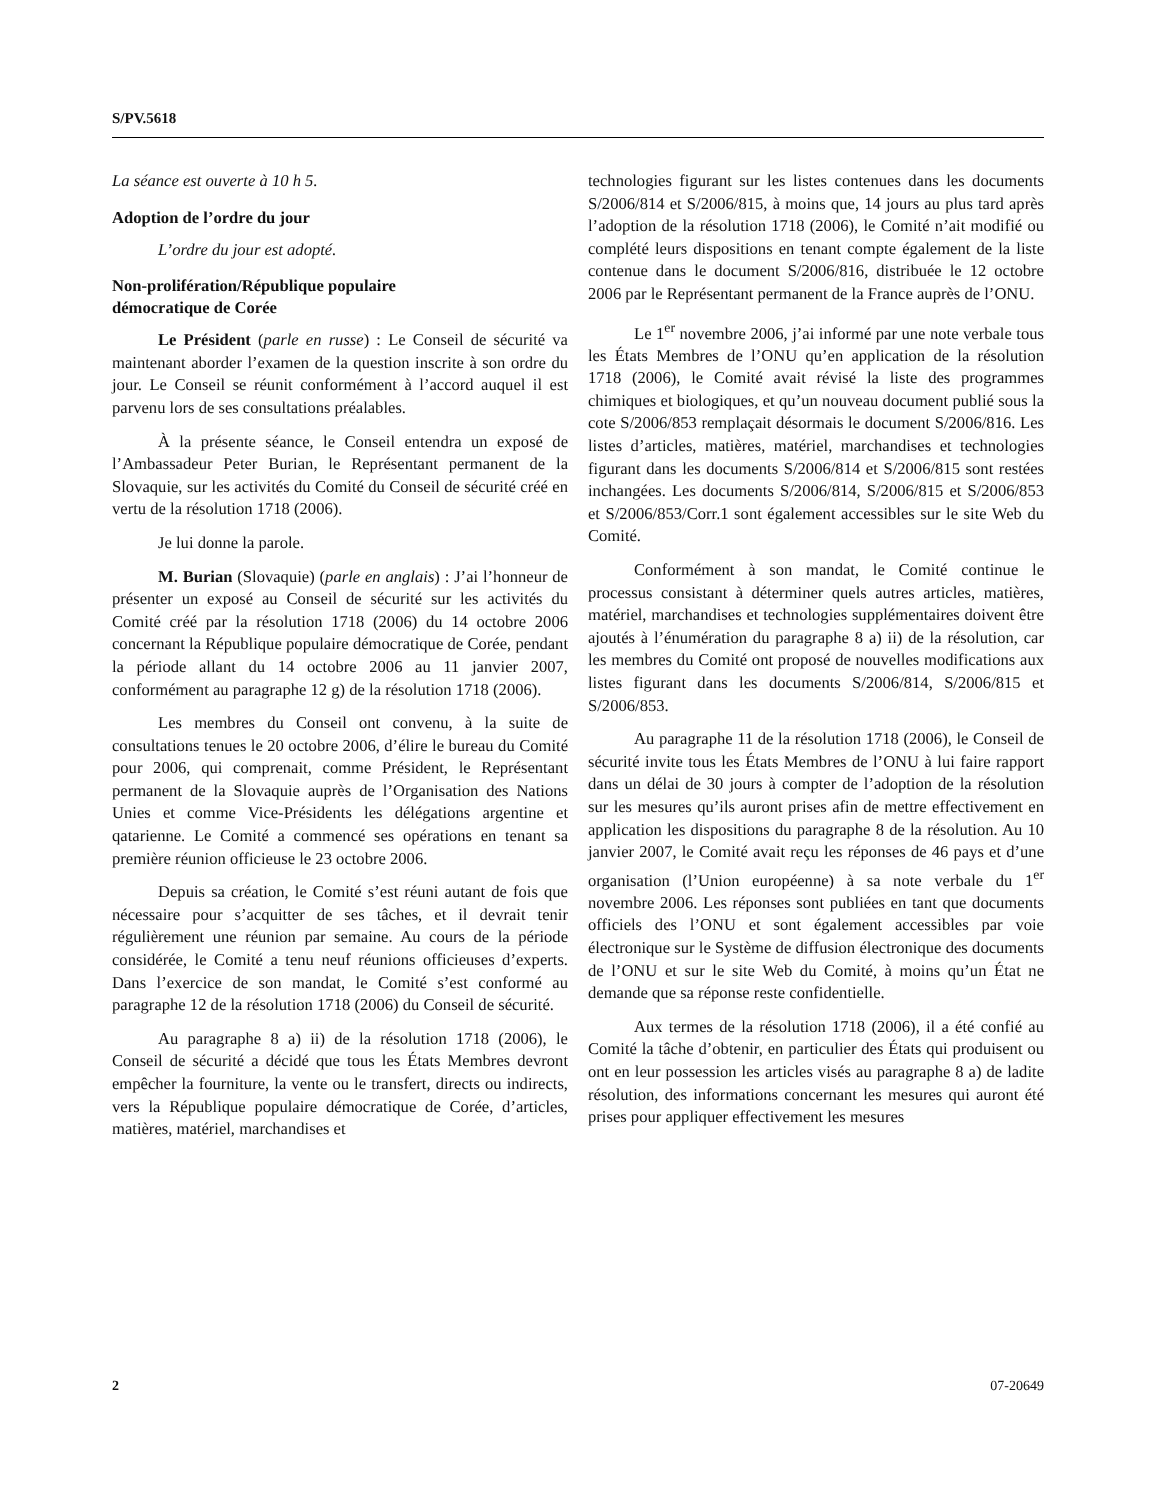S/PV.5618
La séance est ouverte à 10 h 5.
Adoption de l’ordre du jour
L’ordre du jour est adopté.
Non-prolifération/République populaire
démocratique de Corée
Le Président (parle en russe) : Le Conseil de sécurité va maintenant aborder l’examen de la question inscrite à son ordre du jour. Le Conseil se réunit conformément à l’accord auquel il est parvenu lors de ses consultations préalables.
À la présente séance, le Conseil entendra un exposé de l’Ambassadeur Peter Burian, le Représentant permanent de la Slovaquie, sur les activités du Comité du Conseil de sécurité créé en vertu de la résolution 1718 (2006).
Je lui donne la parole.
M. Burian (Slovaquie) (parle en anglais) : J’ai l’honneur de présenter un exposé au Conseil de sécurité sur les activités du Comité créé par la résolution 1718 (2006) du 14 octobre 2006 concernant la République populaire démocratique de Corée, pendant la période allant du 14 octobre 2006 au 11 janvier 2007, conformément au paragraphe 12 g) de la résolution 1718 (2006).
Les membres du Conseil ont convenu, à la suite de consultations tenues le 20 octobre 2006, d’élire le bureau du Comité pour 2006, qui comprenait, comme Président, le Représentant permanent de la Slovaquie auprès de l’Organisation des Nations Unies et comme Vice-Présidents les délégations argentine et qatarienne. Le Comité a commencé ses opérations en tenant sa première réunion officieuse le 23 octobre 2006.
Depuis sa création, le Comité s’est réuni autant de fois que nécessaire pour s’acquitter de ses tâches, et il devrait tenir régulièrement une réunion par semaine. Au cours de la période considérée, le Comité a tenu neuf réunions officieuses d’experts. Dans l’exercice de son mandat, le Comité s’est conformé au paragraphe 12 de la résolution 1718 (2006) du Conseil de sécurité.
Au paragraphe 8 a) ii) de la résolution 1718 (2006), le Conseil de sécurité a décidé que tous les États Membres devront empêcher la fourniture, la vente ou le transfert, directs ou indirects, vers la République populaire démocratique de Corée, d’articles, matières, matériel, marchandises et
technologies figurant sur les listes contenues dans les documents S/2006/814 et S/2006/815, à moins que, 14 jours au plus tard après l’adoption de la résolution 1718 (2006), le Comité n’ait modifié ou complété leurs dispositions en tenant compte également de la liste contenue dans le document S/2006/816, distribuée le 12 octobre 2006 par le Représentant permanent de la France auprès de l’ONU.
Le 1<sup>er</sup> novembre 2006, j’ai informé par une note verbale tous les États Membres de l’ONU qu’en application de la résolution 1718 (2006), le Comité avait révisé la liste des programmes chimiques et biologiques, et qu’un nouveau document publié sous la cote S/2006/853 remplaçait désormais le document S/2006/816. Les listes d’articles, matières, matériel, marchandises et technologies figurant dans les documents S/2006/814 et S/2006/815 sont restées inchangées. Les documents S/2006/814, S/2006/815 et S/2006/853 et S/2006/853/Corr.1 sont également accessibles sur le site Web du Comité.
Conformément à son mandat, le Comité continue le processus consistant à déterminer quels autres articles, matières, matériel, marchandises et technologies supplémentaires doivent être ajoutés à l’énumération du paragraphe 8 a) ii) de la résolution, car les membres du Comité ont proposé de nouvelles modifications aux listes figurant dans les documents S/2006/814, S/2006/815 et S/2006/853.
Au paragraphe 11 de la résolution 1718 (2006), le Conseil de sécurité invite tous les États Membres de l’ONU à lui faire rapport dans un délai de 30 jours à compter de l’adoption de la résolution sur les mesures qu’ils auront prises afin de mettre effectivement en application les dispositions du paragraphe 8 de la résolution. Au 10 janvier 2007, le Comité avait reçu les réponses de 46 pays et d’une organisation (l’Union européenne) à sa note verbale du 1<sup>er</sup> novembre 2006. Les réponses sont publiées en tant que documents officiels des l’ONU et sont également accessibles par voie électronique sur le Système de diffusion électronique des documents de l’ONU et sur le site Web du Comité, à moins qu’un État ne demande que sa réponse reste confidentielle.
Aux termes de la résolution 1718 (2006), il a été confié au Comité la tâche d’obtenir, en particulier des États qui produisent ou ont en leur possession les articles visés au paragraphe 8 a) de ladite résolution, des informations concernant les mesures qui auront été prises pour appliquer effectivement les mesures
2 07-20649